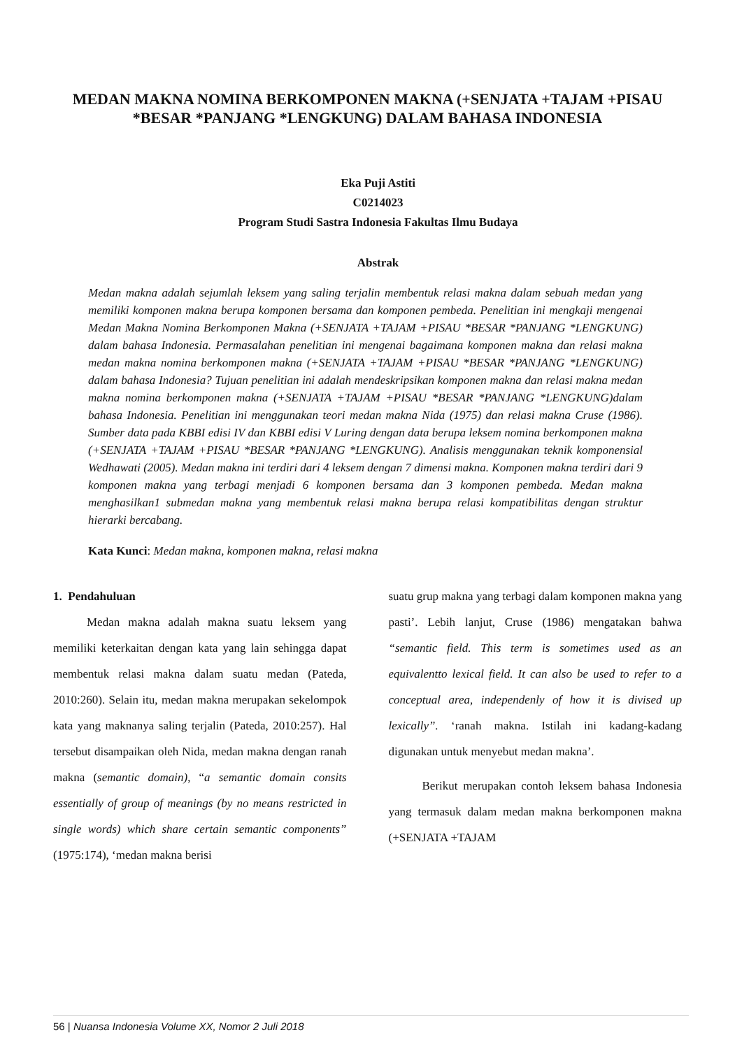MEDAN MAKNA NOMINA BERKOMPONEN MAKNA (+SENJATA +TAJAM +PISAU *BESAR *PANJANG *LENGKUNG) DALAM BAHASA INDONESIA
Eka Puji Astiti
C0214023
Program Studi Sastra Indonesia Fakultas Ilmu Budaya
Abstrak
Medan makna adalah sejumlah leksem yang saling terjalin membentuk relasi makna dalam sebuah medan yang memiliki komponen makna berupa komponen bersama dan komponen pembeda. Penelitian ini mengkaji mengenai Medan Makna Nomina Berkomponen Makna (+SENJATA +TAJAM +PISAU *BESAR *PANJANG *LENGKUNG) dalam bahasa Indonesia. Permasalahan penelitian ini mengenai bagaimana komponen makna dan relasi makna medan makna nomina berkomponen makna (+SENJATA +TAJAM +PISAU *BESAR *PANJANG *LENGKUNG) dalam bahasa Indonesia? Tujuan penelitian ini adalah mendeskripsikan komponen makna dan relasi makna medan makna nomina berkomponen makna (+SENJATA +TAJAM +PISAU *BESAR *PANJANG *LENGKUNG)dalam bahasa Indonesia. Penelitian ini menggunakan teori medan makna Nida (1975) dan relasi makna Cruse (1986). Sumber data pada KBBI edisi IV dan KBBI edisi V Luring dengan data berupa leksem nomina berkomponen makna (+SENJATA +TAJAM +PISAU *BESAR *PANJANG *LENGKUNG). Analisis menggunakan teknik komponensial Wedhawati (2005). Medan makna ini terdiri dari 4 leksem dengan 7 dimensi makna. Komponen makna terdiri dari 9 komponen makna yang terbagi menjadi 6 komponen bersama dan 3 komponen pembeda. Medan makna menghasilkan1 submedan makna yang membentuk relasi makna berupa relasi kompatibilitas dengan struktur hierarki bercabang.
Kata Kunci: Medan makna, komponen makna, relasi makna
1. Pendahuluan
Medan makna adalah makna suatu leksem yang memiliki keterkaitan dengan kata yang lain sehingga dapat membentuk relasi makna dalam suatu medan (Pateda, 2010:260). Selain itu, medan makna merupakan sekelompok kata yang maknanya saling terjalin (Pateda, 2010:257). Hal tersebut disampaikan oleh Nida, medan makna dengan ranah makna (semantic domain), “a semantic domain consits essentially of group of meanings (by no means restricted in single words) which share certain semantic components” (1975:174), ‘medan makna berisi
suatu grup makna yang terbagi dalam komponen makna yang pasti’. Lebih lanjut, Cruse (1986) mengatakan bahwa “semantic field. This term is sometimes used as an equivalentto lexical field. It can also be used to refer to a conceptual area, independenly of how it is divised up lexically”. ‘ranah makna. Istilah ini kadang-kadang digunakan untuk menyebut medan makna’.
Berikut merupakan contoh leksem bahasa Indonesia yang termasuk dalam medan makna berkomponen makna (+SENJATA +TAJAM
56 | Nuansa Indonesia Volume XX, Nomor 2 Juli 2018